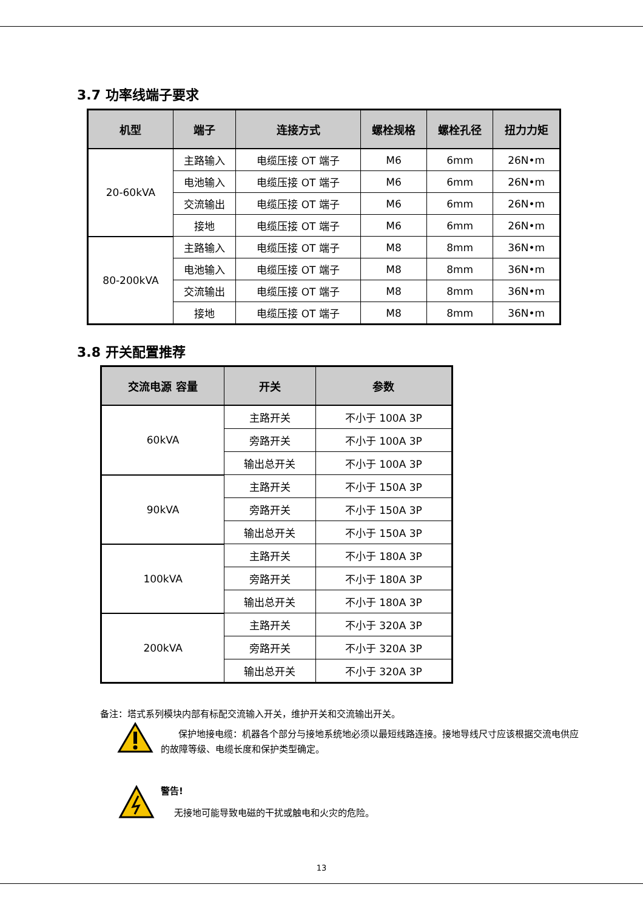3.7 功率线端子要求
| 机型 | 端子 | 连接方式 | 螺栓规格 | 螺栓孔径 | 扭力力矩 |
| --- | --- | --- | --- | --- | --- |
| 20-60kVA | 主路输入 | 电缆压接 OT 端子 | M6 | 6mm | 26N•m |
| | 电池输入 | 电缆压接 OT 端子 | M6 | 6mm | 26N•m |
| | 交流输出 | 电缆压接 OT 端子 | M6 | 6mm | 26N•m |
| | 接地 | 电缆压接 OT 端子 | M6 | 6mm | 26N•m |
| 80-200kVA | 主路输入 | 电缆压接 OT 端子 | M8 | 8mm | 36N•m |
| | 电池输入 | 电缆压接 OT 端子 | M8 | 8mm | 36N•m |
| | 交流输出 | 电缆压接 OT 端子 | M8 | 8mm | 36N•m |
| | 接地 | 电缆压接 OT 端子 | M8 | 8mm | 36N•m |
3.8 开关配置推荐
| 交流电源 容量 | 开关 | 参数 |
| --- | --- | --- |
| 60kVA | 主路开关 | 不小于 100A 3P |
| | 旁路开关 | 不小于 100A 3P |
| | 输出总开关 | 不小于 100A 3P |
| 90kVA | 主路开关 | 不小于 150A 3P |
| | 旁路开关 | 不小于 150A 3P |
| | 输出总开关 | 不小于 150A 3P |
| 100kVA | 主路开关 | 不小于 180A 3P |
| | 旁路开关 | 不小于 180A 3P |
| | 输出总开关 | 不小于 180A 3P |
| 200kVA | 主路开关 | 不小于 320A 3P |
| | 旁路开关 | 不小于 320A 3P |
| | 输出总开关 | 不小于 320A 3P |
备注：塔式系列模块内部有标配交流输入开关，维护开关和交流输出开关。
保护地接电缆：机器各个部分与接地系统地必须以最短线路连接。接地导线尺寸应该根据交流电供应的故障等级、电缆长度和保护类型确定。
警告!
无接地可能导致电磁的干扰或触电和火灾的危险。
13